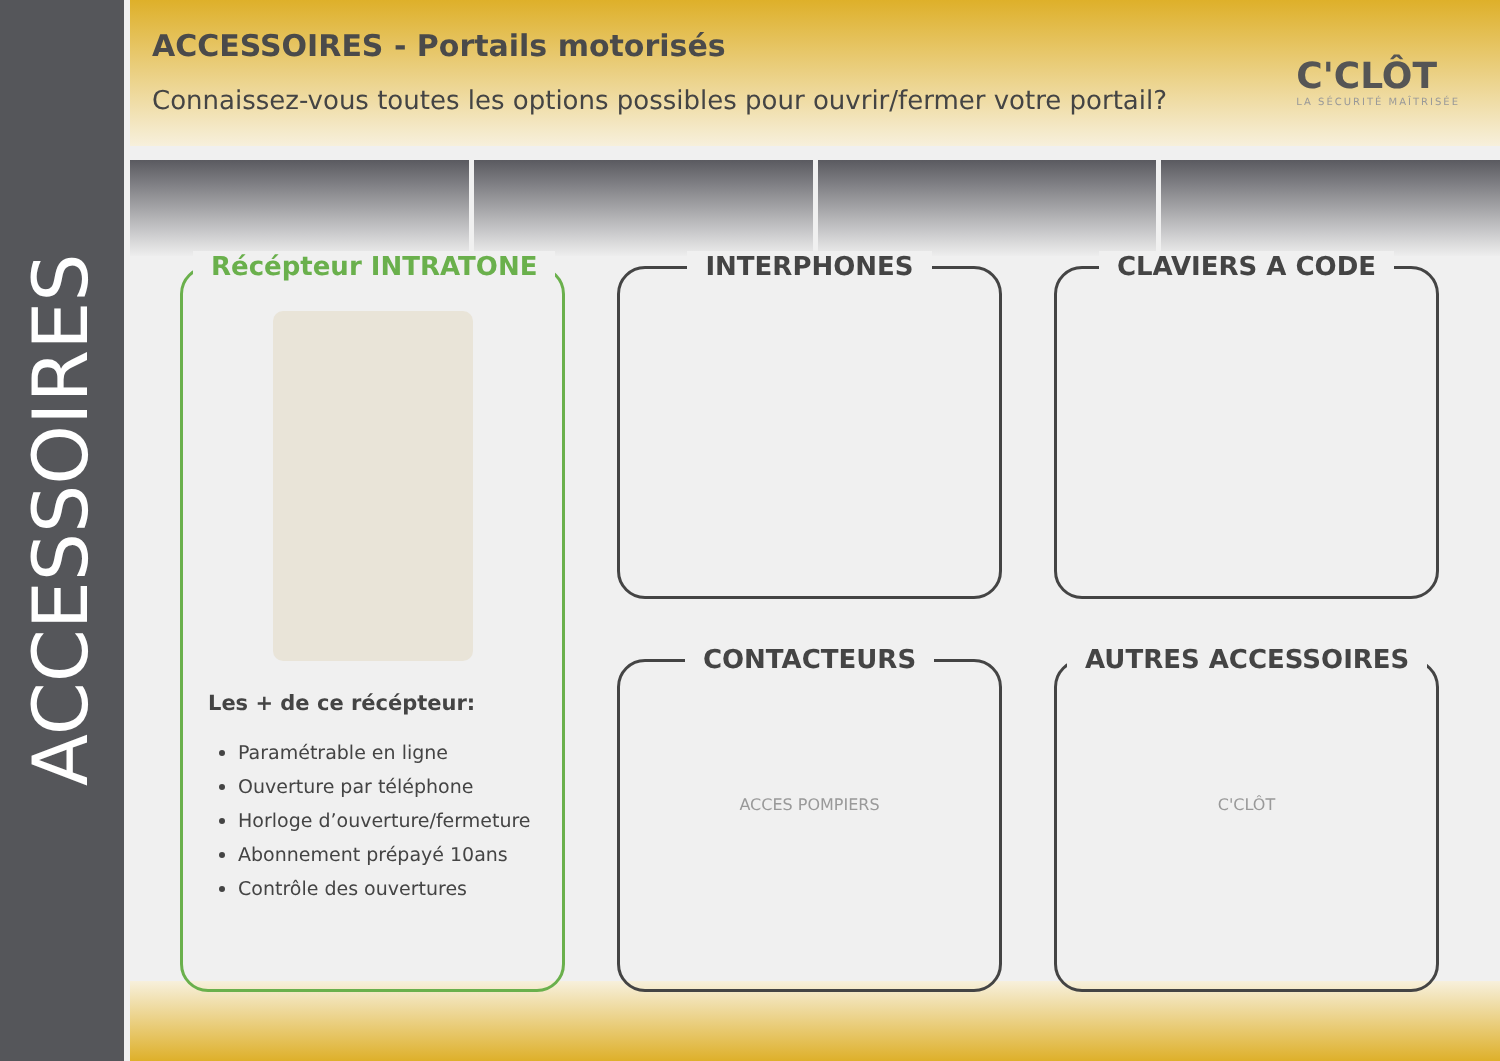ACCESSOIRES
ACCESSOIRES - Portails motorisés
Connaissez-vous toutes les options possibles pour ouvrir/fermer votre portail?
C'CLÔT
LA SÉCURITÉ MAÎTRISÉE
Récépteur INTRATONE
Les + de ce récépteur:
Paramétrable en ligne
Ouverture par téléphone
Horloge d’ouverture/fermeture
Abonnement prépayé 10ans
Contrôle des ouvertures
INTERPHONES
CLAVIERS A CODE
CONTACTEURS
ACCES POMPIERS
AUTRES ACCESSOIRES
C'CLÔT